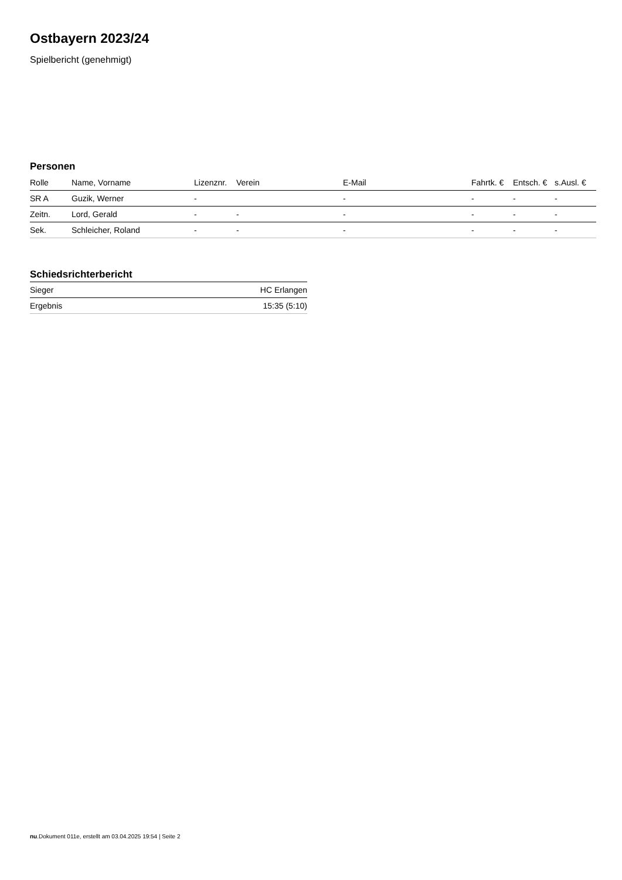Ostbayern 2023/24
Spielbericht (genehmigt)
Personen
| Rolle | Name, Vorname | Lizenznr. | Verein | E-Mail | Fahrtk. € | Entsch. € | s.Ausl. € |
| --- | --- | --- | --- | --- | --- | --- | --- |
| SR A | Guzik, Werner | - | | - | - | - | - |
| Zeitn. | Lord, Gerald | - | - | - | - | - | - |
| Sek. | Schleicher, Roland | - | - | - | - | - | - |
Schiedsrichterbericht
| Sieger | HC Erlangen |
| Ergebnis | 15:35 (5:10) |
nu.Dokument 011e, erstellt am 03.04.2025 19:54 | Seite 2